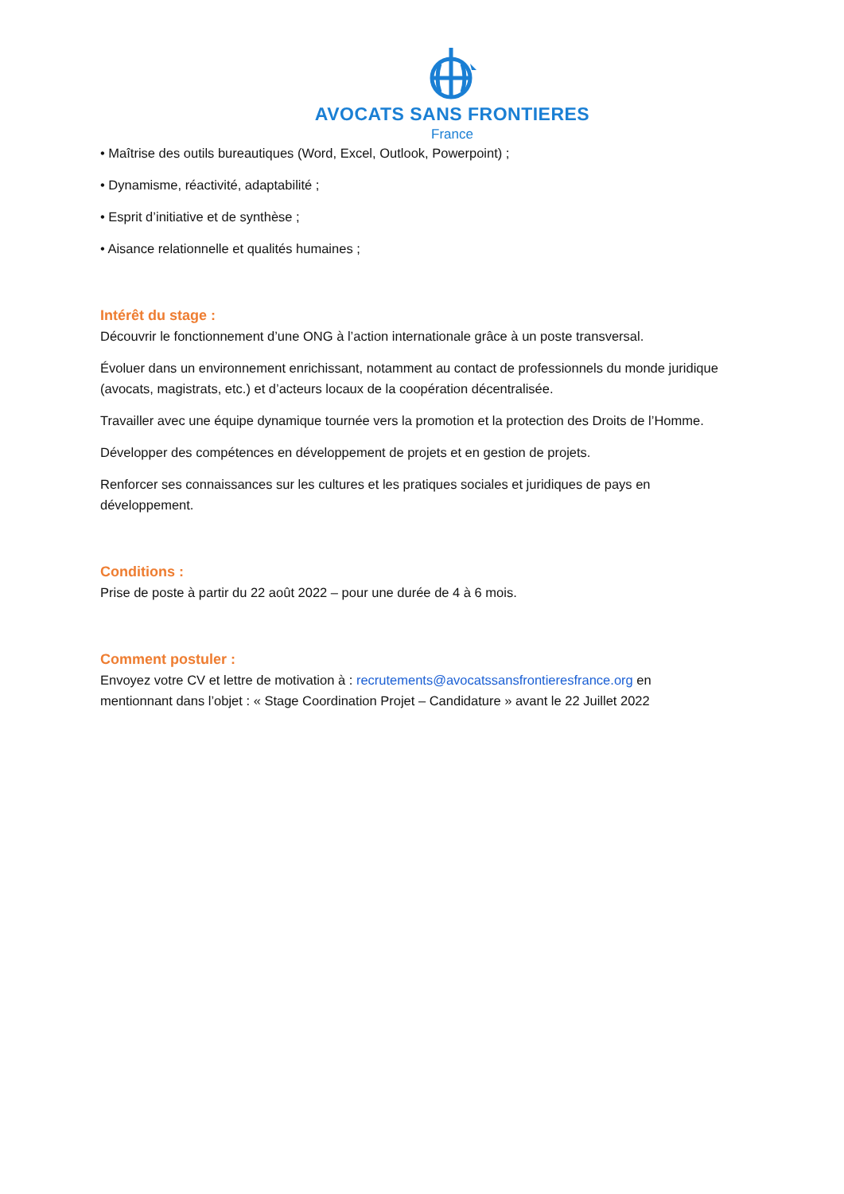AVOCATS SANS FRONTIERES
France
• Maîtrise des outils bureautiques (Word, Excel, Outlook, Powerpoint) ;
• Dynamisme, réactivité, adaptabilité ;
• Esprit d’initiative et de synthèse ;
• Aisance relationnelle et qualités humaines ;
Intérêt du stage :
Découvrir le fonctionnement d’une ONG à l’action internationale grâce à un poste transversal.
Évoluer dans un environnement enrichissant, notamment au contact de professionnels du monde juridique (avocats, magistrats, etc.) et d’acteurs locaux de la coopération décentralisée.
Travailler avec une équipe dynamique tournée vers la promotion et la protection des Droits de l’Homme.
Développer des compétences en développement de projets et en gestion de projets.
Renforcer ses connaissances sur les cultures et les pratiques sociales et juridiques de pays en développement.
Conditions :
Prise de poste à partir du 22 août 2022 – pour une durée de 4 à 6 mois.
Comment postuler :
Envoyez votre CV et lettre de motivation à : recrutements@avocatssansfrontieresfrance.org en mentionnant dans l’objet : « Stage Coordination Projet – Candidature » avant le 22 Juillet 2022